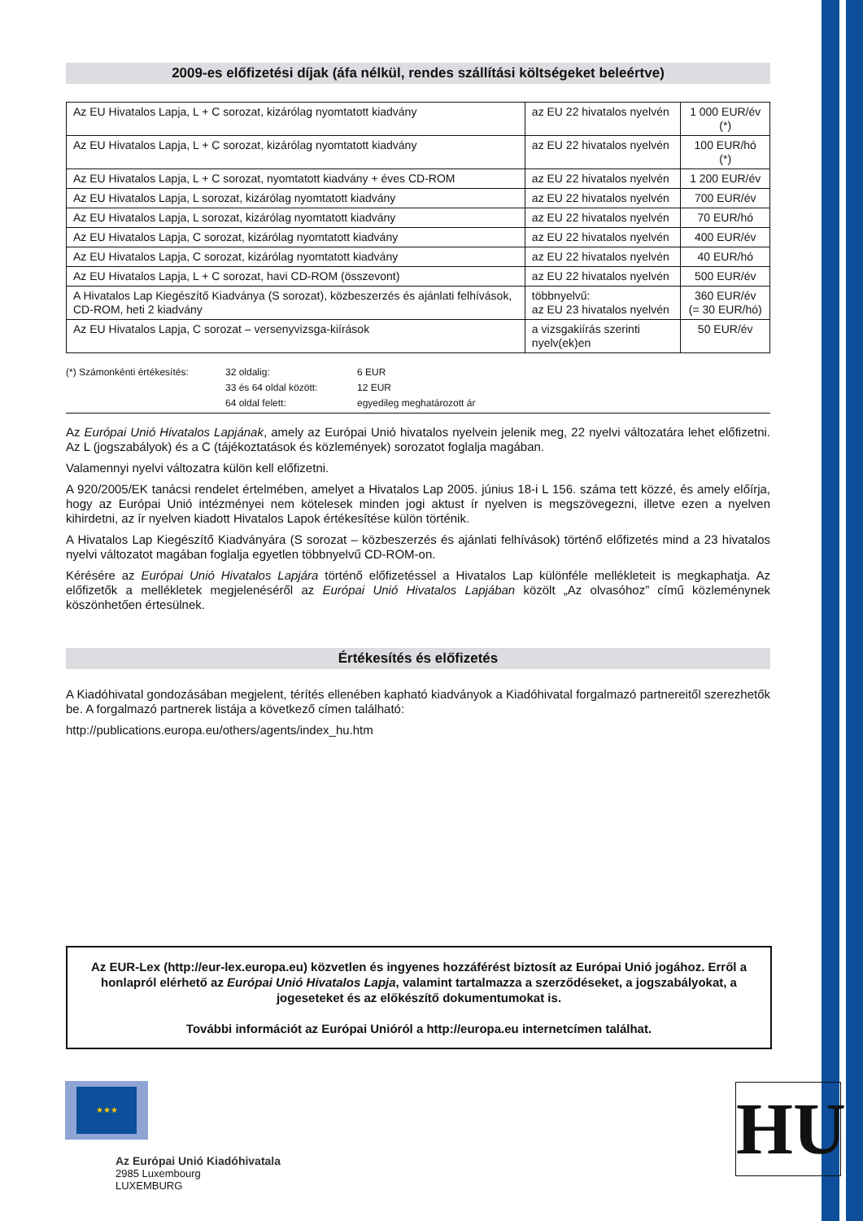2009-es előfizetési díjak (áfa nélkül, rendes szállítási költségeket beleértve)
| Az EU Hivatalos Lapja, L + C sorozat, kizárólag nyomtatott kiadvány | az EU 22 hivatalos nyelvén | 1 000 EUR/év (*) |
| Az EU Hivatalos Lapja, L + C sorozat, kizárólag nyomtatott kiadvány | az EU 22 hivatalos nyelvén | 100 EUR/hó (*) |
| Az EU Hivatalos Lapja, L + C sorozat, nyomtatott kiadvány + éves CD-ROM | az EU 22 hivatalos nyelvén | 1 200 EUR/év |
| Az EU Hivatalos Lapja, L sorozat, kizárólag nyomtatott kiadvány | az EU 22 hivatalos nyelvén | 700 EUR/év |
| Az EU Hivatalos Lapja, L sorozat, kizárólag nyomtatott kiadvány | az EU 22 hivatalos nyelvén | 70 EUR/hó |
| Az EU Hivatalos Lapja, C sorozat, kizárólag nyomtatott kiadvány | az EU 22 hivatalos nyelvén | 400 EUR/év |
| Az EU Hivatalos Lapja, C sorozat, kizárólag nyomtatott kiadvány | az EU 22 hivatalos nyelvén | 40 EUR/hó |
| Az EU Hivatalos Lapja, L + C sorozat, havi CD-ROM (összevont) | az EU 22 hivatalos nyelvén | 500 EUR/év |
| A Hivatalos Lap Kiegészítő Kiadványa (S sorozat), közbeszerzés és ajánlati felhívások, CD-ROM, heti 2 kiadvány | többnyelvű: az EU 23 hivatalos nyelvén | 360 EUR/év (= 30 EUR/hó) |
| Az EU Hivatalos Lapja, C sorozat – versenyvizsga-kiírások | a vizsgakiírás szerinti nyelv(ek)en | 50 EUR/év |
(*) Számonkénti értékesítés: 32 oldalig: 6 EUR 33 és 64 oldal között: 12 EUR 64 oldal felett: egyedileg meghatározott ár
Az Európai Unió Hivatalos Lapjának, amely az Európai Unió hivatalos nyelvein jelenik meg, 22 nyelvi változatára lehet előfizetni. Az L (jogszabályok) és a C (tájékoztatások és közlemények) sorozatot foglalja magában.
Valamennyi nyelvi változatra külön kell előfizetni.
A 920/2005/EK tanácsi rendelet értelmében, amelyet a Hivatalos Lap 2005. június 18-i L 156. száma tett közzé, és amely előírja, hogy az Európai Unió intézményei nem kötelesek minden jogi aktust ír nyelven is megszövegezni, illetve ezen a nyelven kihirdetni, az ír nyelven kiadott Hivatalos Lapok értékesítése külön történik.
A Hivatalos Lap Kiegészítő Kiadványára (S sorozat – közbeszerzés és ajánlati felhívások) történő előfizetés mind a 23 hivatalos nyelvi változatot magában foglalja egyetlen többnyelvű CD-ROM-on.
Kérésére az Európai Unió Hivatalos Lapjára történő előfizetéssel a Hivatalos Lap különféle mellékleteit is megkaphatja. Az előfizetők a mellékletek megjelenéséről az Európai Unió Hivatalos Lapjában közölt „Az olvasóhoz” című közleménynek köszönhetően értesülnek.
Értékesítés és előfizetés
A Kiadóhivatal gondozásában megjelent, térítés ellenében kapható kiadványok a Kiadóhivatal forgalmazó partnereitől szerezhetők be. A forgalmazó partnerek listája a következő címen található:
http://publications.europa.eu/others/agents/index_hu.htm
Az EUR-Lex (http://eur-lex.europa.eu) közvetlen és ingyenes hozzáférést biztosít az Európai Unió jogához. Erről a honlapról elérhető az Európai Unió Hivatalos Lapja, valamint tartalmazza a szerződéseket, a jogszabályokat, a jogeseteket és az előkészítő dokumentumokat is.
További információt az Európai Unióról a http://europa.eu internetcímen találhat.
★★★
Az Európai Unió Kiadóhivatala
2985 Luxembourg
LUXEMBURG
HU